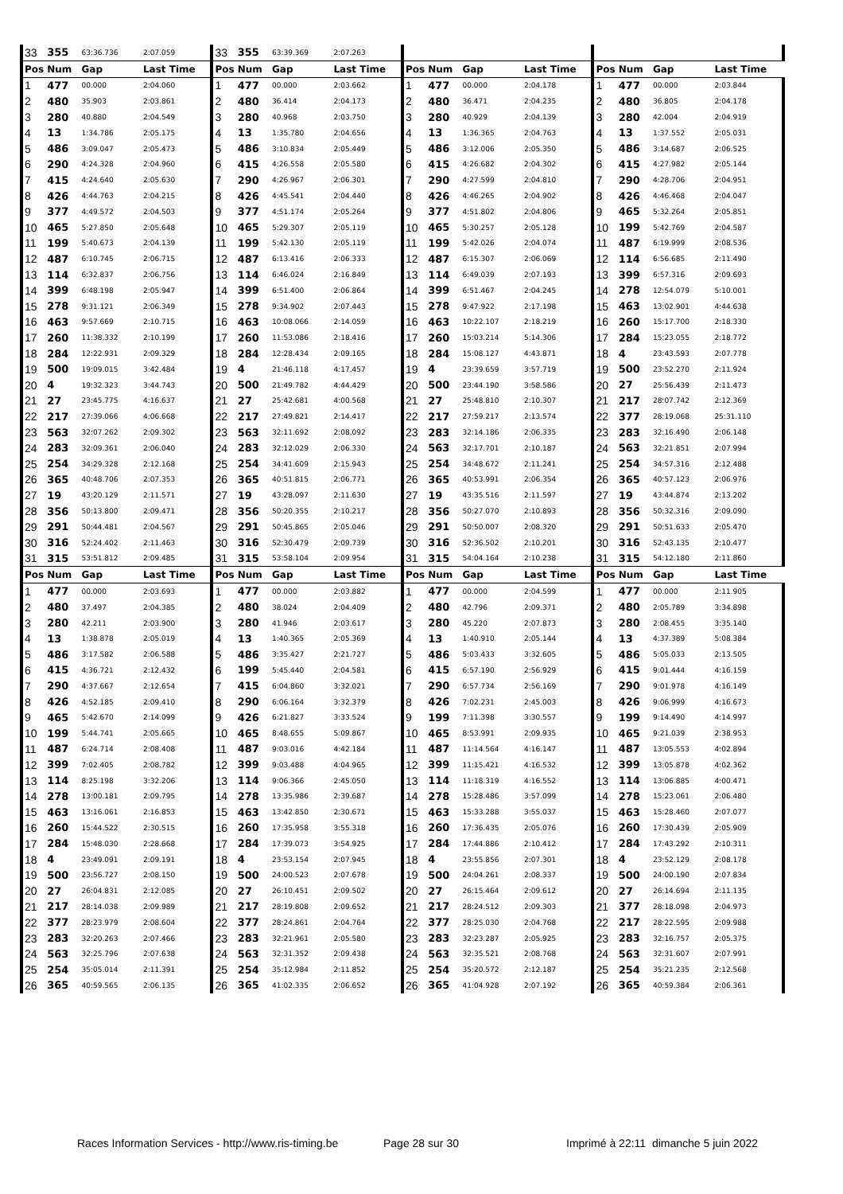| 33 | 355 | 63:36.736 | 2:07.059 | 33 | 355 | 63:39.369 | 2:07.263 | | | | | | | | |
| Pos | Num | Gap | Last Time | Pos | Num | Gap | Last Time | Pos | Num | Gap | Last Time | Pos | Num | Gap | Last Time |
| 1 | 477 | 00.000 | 2:04.060 | 1 | 477 | 00.000 | 2:03.662 | 1 | 477 | 00.000 | 2:04.178 | 1 | 477 | 00.000 | 2:03.844 |
| 2 | 480 | 35.903 | 2:03.861 | 2 | 480 | 36.414 | 2:04.173 | 2 | 480 | 36.471 | 2:04.235 | 2 | 480 | 36.805 | 2:04.178 |
| 3 | 280 | 40.880 | 2:04.549 | 3 | 280 | 40.968 | 2:03.750 | 3 | 280 | 40.929 | 2:04.139 | 3 | 280 | 42.004 | 2:04.919 |
| 4 | 13 | 1:34.786 | 2:05.175 | 4 | 13 | 1:35.780 | 2:04.656 | 4 | 13 | 1:36.365 | 2:04.763 | 4 | 13 | 1:37.552 | 2:05.031 |
| 5 | 486 | 3:09.047 | 2:05.473 | 5 | 486 | 3:10.834 | 2:05.449 | 5 | 486 | 3:12.006 | 2:05.350 | 5 | 486 | 3:14.687 | 2:06.525 |
| 6 | 290 | 4:24.328 | 2:04.960 | 6 | 415 | 4:26.558 | 2:05.580 | 6 | 415 | 4:26.682 | 2:04.302 | 6 | 415 | 4:27.982 | 2:05.144 |
| 7 | 415 | 4:24.640 | 2:05.630 | 7 | 290 | 4:26.967 | 2:06.301 | 7 | 290 | 4:27.599 | 2:04.810 | 7 | 290 | 4:28.706 | 2:04.951 |
| 8 | 426 | 4:44.763 | 2:04.215 | 8 | 426 | 4:45.541 | 2:04.440 | 8 | 426 | 4:46.265 | 2:04.902 | 8 | 426 | 4:46.468 | 2:04.047 |
| 9 | 377 | 4:49.572 | 2:04.503 | 9 | 377 | 4:51.174 | 2:05.264 | 9 | 377 | 4:51.802 | 2:04.806 | 9 | 465 | 5:32.264 | 2:05.851 |
| 10 | 465 | 5:27.850 | 2:05.648 | 10 | 465 | 5:29.307 | 2:05.119 | 10 | 465 | 5:30.257 | 2:05.128 | 10 | 199 | 5:42.769 | 2:04.587 |
| 11 | 199 | 5:40.673 | 2:04.139 | 11 | 199 | 5:42.130 | 2:05.119 | 11 | 199 | 5:42.026 | 2:04.074 | 11 | 487 | 6:19.999 | 2:08.536 |
| 12 | 487 | 6:10.745 | 2:06.715 | 12 | 487 | 6:13.416 | 2:06.333 | 12 | 487 | 6:15.307 | 2:06.069 | 12 | 114 | 6:56.685 | 2:11.490 |
| 13 | 114 | 6:32.837 | 2:06.756 | 13 | 114 | 6:46.024 | 2:16.849 | 13 | 114 | 6:49.039 | 2:07.193 | 13 | 399 | 6:57.316 | 2:09.693 |
| 14 | 399 | 6:48.198 | 2:05.947 | 14 | 399 | 6:51.400 | 2:06.864 | 14 | 399 | 6:51.467 | 2:04.245 | 14 | 278 | 12:54.079 | 5:10.001 |
| 15 | 278 | 9:31.121 | 2:06.349 | 15 | 278 | 9:34.902 | 2:07.443 | 15 | 278 | 9:47.922 | 2:17.198 | 15 | 463 | 13:02.901 | 4:44.638 |
| 16 | 463 | 9:57.669 | 2:10.715 | 16 | 463 | 10:08.066 | 2:14.059 | 16 | 463 | 10:22.107 | 2:18.219 | 16 | 260 | 15:17.700 | 2:18.330 |
| 17 | 260 | 11:38.332 | 2:10.199 | 17 | 260 | 11:53.086 | 2:18.416 | 17 | 260 | 15:03.214 | 5:14.306 | 17 | 284 | 15:23.055 | 2:18.772 |
| 18 | 284 | 12:22.931 | 2:09.329 | 18 | 284 | 12:28.434 | 2:09.165 | 18 | 284 | 15:08.127 | 4:43.871 | 18 | 4 | 23:43.593 | 2:07.778 |
| 19 | 500 | 19:09.015 | 3:42.484 | 19 | 4 | 21:46.118 | 4:17.457 | 19 | 4 | 23:39.659 | 3:57.719 | 19 | 500 | 23:52.270 | 2:11.924 |
| 20 | 4 | 19:32.323 | 3:44.743 | 20 | 500 | 21:49.782 | 4:44.429 | 20 | 500 | 23:44.190 | 3:58.586 | 20 | 27 | 25:56.439 | 2:11.473 |
| 21 | 27 | 23:45.775 | 4:16.637 | 21 | 27 | 25:42.681 | 4:00.568 | 21 | 27 | 25:48.810 | 2:10.307 | 21 | 217 | 28:07.742 | 2:12.369 |
| 22 | 217 | 27:39.066 | 4:06.668 | 22 | 217 | 27:49.821 | 2:14.417 | 22 | 217 | 27:59.217 | 2:13.574 | 22 | 377 | 28:19.068 | 25:31.110 |
| 23 | 563 | 32:07.262 | 2:09.302 | 23 | 563 | 32:11.692 | 2:08.092 | 23 | 283 | 32:14.186 | 2:06.335 | 23 | 283 | 32:16.490 | 2:06.148 |
| 24 | 283 | 32:09.361 | 2:06.040 | 24 | 283 | 32:12.029 | 2:06.330 | 24 | 563 | 32:17.701 | 2:10.187 | 24 | 563 | 32:21.851 | 2:07.994 |
| 25 | 254 | 34:29.328 | 2:12.168 | 25 | 254 | 34:41.609 | 2:15.943 | 25 | 254 | 34:48.672 | 2:11.241 | 25 | 254 | 34:57.316 | 2:12.488 |
| 26 | 365 | 40:48.706 | 2:07.353 | 26 | 365 | 40:51.815 | 2:06.771 | 26 | 365 | 40:53.991 | 2:06.354 | 26 | 365 | 40:57.123 | 2:06.976 |
| 27 | 19 | 43:20.129 | 2:11.571 | 27 | 19 | 43:28.097 | 2:11.630 | 27 | 19 | 43:35.516 | 2:11.597 | 27 | 19 | 43:44.874 | 2:13.202 |
| 28 | 356 | 50:13.800 | 2:09.471 | 28 | 356 | 50:20.355 | 2:10.217 | 28 | 356 | 50:27.070 | 2:10.893 | 28 | 356 | 50:32.316 | 2:09.090 |
| 29 | 291 | 50:44.481 | 2:04.567 | 29 | 291 | 50:45.865 | 2:05.046 | 29 | 291 | 50:50.007 | 2:08.320 | 29 | 291 | 50:51.633 | 2:05.470 |
| 30 | 316 | 52:24.402 | 2:11.463 | 30 | 316 | 52:30.479 | 2:09.739 | 30 | 316 | 52:36.502 | 2:10.201 | 30 | 316 | 52:43.135 | 2:10.477 |
| 31 | 315 | 53:51.812 | 2:09.485 | 31 | 315 | 53:58.104 | 2:09.954 | 31 | 315 | 54:04.164 | 2:10.238 | 31 | 315 | 54:12.180 | 2:11.860 |
| Pos | Num | Gap | Last Time | Pos | Num | Gap | Last Time | Pos | Num | Gap | Last Time | Pos | Num | Gap | Last Time |
| 1 | 477 | 00.000 | 2:03.693 | 1 | 477 | 00.000 | 2:03.882 | 1 | 477 | 00.000 | 2:04.599 | 1 | 477 | 00.000 | 2:11.905 |
| 2 | 480 | 37.497 | 2:04.385 | 2 | 480 | 38.024 | 2:04.409 | 2 | 480 | 42.796 | 2:09.371 | 2 | 480 | 2:05.789 | 3:34.898 |
| 3 | 280 | 42.211 | 2:03.900 | 3 | 280 | 41.946 | 2:03.617 | 3 | 280 | 45.220 | 2:07.873 | 3 | 280 | 2:08.455 | 3:35.140 |
| 4 | 13 | 1:38.878 | 2:05.019 | 4 | 13 | 1:40.365 | 2:05.369 | 4 | 13 | 1:40.910 | 2:05.144 | 4 | 13 | 4:37.389 | 5:08.384 |
| 5 | 486 | 3:17.582 | 2:06.588 | 5 | 486 | 3:35.427 | 2:21.727 | 5 | 486 | 5:03.433 | 3:32.605 | 5 | 486 | 5:05.033 | 2:13.505 |
| 6 | 415 | 4:36.721 | 2:12.432 | 6 | 199 | 5:45.440 | 2:04.581 | 6 | 415 | 6:57.190 | 2:56.929 | 6 | 415 | 9:01.444 | 4:16.159 |
| 7 | 290 | 4:37.667 | 2:12.654 | 7 | 415 | 6:04.860 | 3:32.021 | 7 | 290 | 6:57.734 | 2:56.169 | 7 | 290 | 9:01.978 | 4:16.149 |
| 8 | 426 | 4:52.185 | 2:09.410 | 8 | 290 | 6:06.164 | 3:32.379 | 8 | 426 | 7:02.231 | 2:45.003 | 8 | 426 | 9:06.999 | 4:16.673 |
| 9 | 465 | 5:42.670 | 2:14.099 | 9 | 426 | 6:21.827 | 3:33.524 | 9 | 199 | 7:11.398 | 3:30.557 | 9 | 199 | 9:14.490 | 4:14.997 |
| 10 | 199 | 5:44.741 | 2:05.665 | 10 | 465 | 8:48.655 | 5:09.867 | 10 | 465 | 8:53.991 | 2:09.935 | 10 | 465 | 9:21.039 | 2:38.953 |
| 11 | 487 | 6:24.714 | 2:08.408 | 11 | 487 | 9:03.016 | 4:42.184 | 11 | 487 | 11:14.564 | 4:16.147 | 11 | 487 | 13:05.553 | 4:02.894 |
| 12 | 399 | 7:02.405 | 2:08.782 | 12 | 399 | 9:03.488 | 4:04.965 | 12 | 399 | 11:15.421 | 4:16.532 | 12 | 399 | 13:05.878 | 4:02.362 |
| 13 | 114 | 8:25.198 | 3:32.206 | 13 | 114 | 9:06.366 | 2:45.050 | 13 | 114 | 11:18.319 | 4:16.552 | 13 | 114 | 13:06.885 | 4:00.471 |
| 14 | 278 | 13:00.181 | 2:09.795 | 14 | 278 | 13:35.986 | 2:39.687 | 14 | 278 | 15:28.486 | 3:57.099 | 14 | 278 | 15:23.061 | 2:06.480 |
| 15 | 463 | 13:16.061 | 2:16.853 | 15 | 463 | 13:42.850 | 2:30.671 | 15 | 463 | 15:33.288 | 3:55.037 | 15 | 463 | 15:28.460 | 2:07.077 |
| 16 | 260 | 15:44.522 | 2:30.515 | 16 | 260 | 17:35.958 | 3:55.318 | 16 | 260 | 17:36.435 | 2:05.076 | 16 | 260 | 17:30.439 | 2:05.909 |
| 17 | 284 | 15:48.030 | 2:28.668 | 17 | 284 | 17:39.073 | 3:54.925 | 17 | 284 | 17:44.886 | 2:10.412 | 17 | 284 | 17:43.292 | 2:10.311 |
| 18 | 4 | 23:49.091 | 2:09.191 | 18 | 4 | 23:53.154 | 2:07.945 | 18 | 4 | 23:55.856 | 2:07.301 | 18 | 4 | 23:52.129 | 2:08.178 |
| 19 | 500 | 23:56.727 | 2:08.150 | 19 | 500 | 24:00.523 | 2:07.678 | 19 | 500 | 24:04.261 | 2:08.337 | 19 | 500 | 24:00.190 | 2:07.834 |
| 20 | 27 | 26:04.831 | 2:12.085 | 20 | 27 | 26:10.451 | 2:09.502 | 20 | 27 | 26:15.464 | 2:09.612 | 20 | 27 | 26:14.694 | 2:11.135 |
| 21 | 217 | 28:14.038 | 2:09.989 | 21 | 217 | 28:19.808 | 2:09.652 | 21 | 217 | 28:24.512 | 2:09.303 | 21 | 377 | 28:18.098 | 2:04.973 |
| 22 | 377 | 28:23.979 | 2:08.604 | 22 | 377 | 28:24.861 | 2:04.764 | 22 | 377 | 28:25.030 | 2:04.768 | 22 | 217 | 28:22.595 | 2:09.988 |
| 23 | 283 | 32:20.263 | 2:07.466 | 23 | 283 | 32:21.961 | 2:05.580 | 23 | 283 | 32:23.287 | 2:05.925 | 23 | 283 | 32:16.757 | 2:05.375 |
| 24 | 563 | 32:25.796 | 2:07.638 | 24 | 563 | 32:31.352 | 2:09.438 | 24 | 563 | 32:35.521 | 2:08.768 | 24 | 563 | 32:31.607 | 2:07.991 |
| 25 | 254 | 35:05.014 | 2:11.391 | 25 | 254 | 35:12.984 | 2:11.852 | 25 | 254 | 35:20.572 | 2:12.187 | 25 | 254 | 35:21.235 | 2:12.568 |
| 26 | 365 | 40:59.565 | 2:06.135 | 26 | 365 | 41:02.335 | 2:06.652 | 26 | 365 | 41:04.928 | 2:07.192 | 26 | 365 | 40:59.384 | 2:06.361 |
Races Information Services - http://www.ris-timing.be Page 28 sur 30 Imprimé à 22:11 dimanche 5 juin 2022